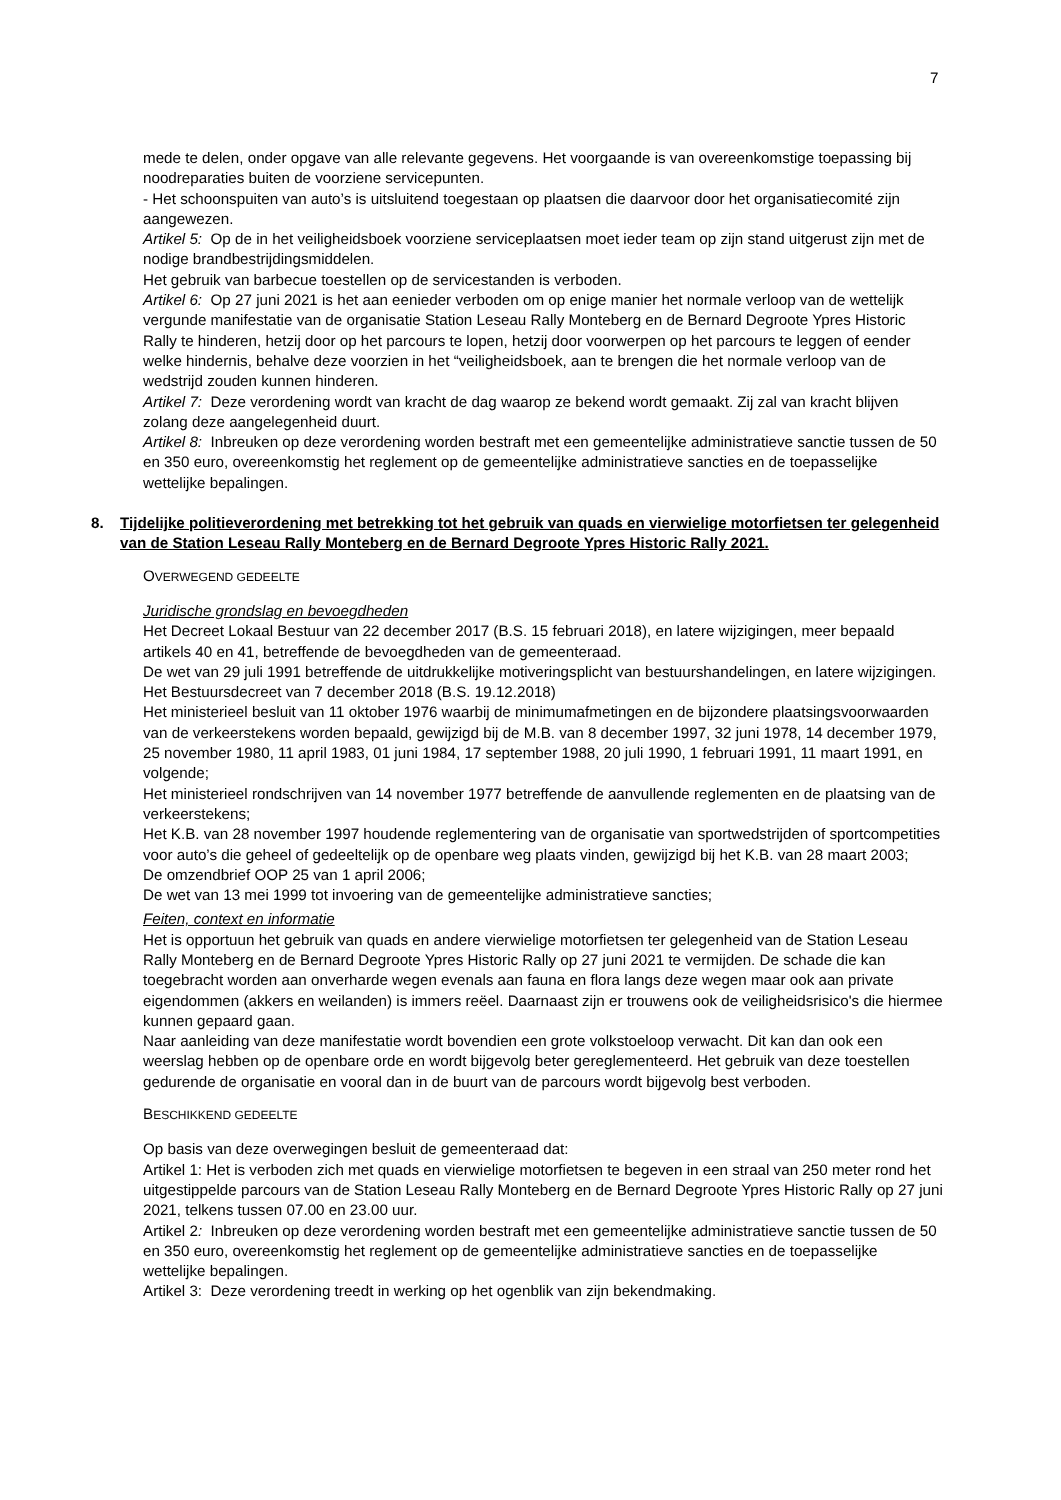7
mede te delen, onder opgave van alle relevante gegevens. Het voorgaande is van overeenkomstige toepassing bij noodreparaties buiten de voorziene servicepunten.
- Het schoonspuiten van auto’s is uitsluitend toegestaan op plaatsen die daarvoor door het organisatiecomité zijn aangewezen.
Artikel 5: Op de in het veiligheidsboek voorziene serviceplaatsen moet ieder team op zijn stand uitgerust zijn met de nodige brandbestrijdingsmiddelen.
Het gebruik van barbecue toestellen op de servicestanden is verboden.
Artikel 6: Op 27 juni 2021 is het aan eenieder verboden om op enige manier het normale verloop van de wettelijk vergunde manifestatie van de organisatie Station Leseau Rally Monteberg en de Bernard Degroote Ypres Historic Rally te hinderen, hetzij door op het parcours te lopen, hetzij door voorwerpen op het parcours te leggen of eender welke hindernis, behalve deze voorzien in het “veiligheidsboek, aan te brengen die het normale verloop van de wedstrijd zouden kunnen hinderen.
Artikel 7: Deze verordening wordt van kracht de dag waarop ze bekend wordt gemaakt. Zij zal van kracht blijven zolang deze aangelegenheid duurt.
Artikel 8: Inbreuken op deze verordening worden bestraft met een gemeentelijke administratieve sanctie tussen de 50 en 350 euro, overeenkomstig het reglement op de gemeentelijke administratieve sancties en de toepasselijke wettelijke bepalingen.
8. Tijdelijke politieverordening met betrekking tot het gebruik van quads en vierwielige motorfietsen ter gelegenheid van de Station Leseau Rally Monteberg en de Bernard Degroote Ypres Historic Rally 2021.
OVERWEGEND GEDEELTE
Juridische grondslag en bevoegdheden
Het Decreet Lokaal Bestuur van 22 december 2017 (B.S. 15 februari 2018), en latere wijzigingen, meer bepaald artikels 40 en 41, betreffende de bevoegdheden van de gemeenteraad.
De wet van 29 juli 1991 betreffende de uitdrukkelijke motiveringsplicht van bestuurshandelingen, en latere wijzigingen.
Het Bestuursdecreet van 7 december 2018 (B.S. 19.12.2018)
Het ministerieel besluit van 11 oktober 1976 waarbij de minimumafmetingen en de bijzondere plaatsingsvoorwaarden van de verkeerstekens worden bepaald, gewijzigd bij de M.B. van 8 december 1997, 32 juni 1978, 14 december 1979, 25 november 1980, 11 april 1983, 01 juni 1984, 17 september 1988, 20 juli 1990, 1 februari 1991, 11 maart 1991, en volgende;
Het ministerieel rondschrijven van 14 november 1977 betreffende de aanvullende reglementen en de plaatsing van de verkeerstekens;
Het K.B. van 28 november 1997 houdende reglementering van de organisatie van sportwedstrijden of sportcompetities voor auto’s die geheel of gedeeltelijk op de openbare weg plaats vinden, gewijzigd bij het K.B. van 28 maart 2003;
De omzendbrief OOP 25 van 1 april 2006;
De wet van 13 mei 1999 tot invoering van de gemeentelijke administratieve sancties;
Feiten, context en informatie
Het is opportuun het gebruik van quads en andere vierwielige motorfietsen ter gelegenheid van de Station Leseau Rally Monteberg en de Bernard Degroote Ypres Historic Rally op 27 juni 2021 te vermijden. De schade die kan toegebracht worden aan onverharde wegen evenals aan fauna en flora langs deze wegen maar ook aan private eigendommen (akkers en weilanden) is immers reëel. Daarnaast zijn er trouwens ook de veiligheidsrisico's die hiermee kunnen gepaard gaan.
Naar aanleiding van deze manifestatie wordt bovendien een grote volkstoeloop verwacht. Dit kan dan ook een weerslag hebben op de openbare orde en wordt bijgevolg beter gereglementeerd. Het gebruik van deze toestellen gedurende de organisatie en vooral dan in de buurt van de parcours wordt bijgevolg best verboden.
BESCHIKKEND GEDEELTE
Op basis van deze overwegingen besluit de gemeenteraad dat:
Artikel 1: Het is verboden zich met quads en vierwielige motorfietsen te begeven in een straal van 250 meter rond het uitgestippelde parcours van de Station Leseau Rally Monteberg en de Bernard Degroote Ypres Historic Rally op 27 juni 2021, telkens tussen 07.00 en 23.00 uur.
Artikel 2: Inbreuken op deze verordening worden bestraft met een gemeentelijke administratieve sanctie tussen de 50 en 350 euro, overeenkomstig het reglement op de gemeentelijke administratieve sancties en de toepasselijke wettelijke bepalingen.
Artikel 3: Deze verordening treedt in werking op het ogenblik van zijn bekendmaking.